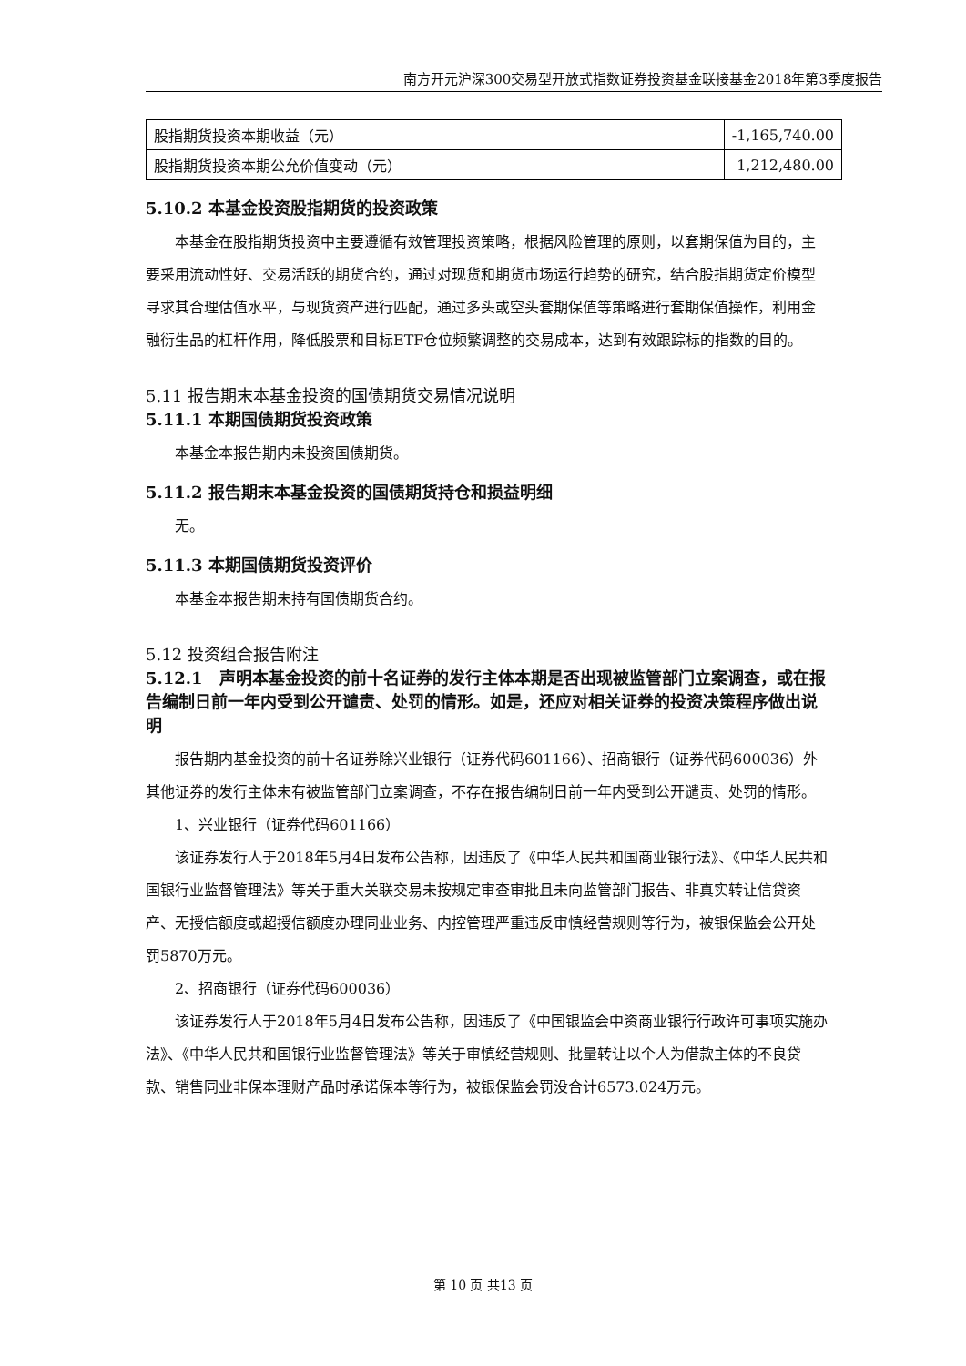南方开元沪深300交易型开放式指数证券投资基金联接基金2018年第3季度报告
| 股指期货投资本期收益（元） | -1,165,740.00 |
| 股指期货投资本期公允价值变动（元） | 1,212,480.00 |
5.10.2 本基金投资股指期货的投资政策
本基金在股指期货投资中主要遵循有效管理投资策略，根据风险管理的原则，以套期保值为目的，主要采用流动性好、交易活跃的期货合约，通过对现货和期货市场运行趋势的研究，结合股指期货定价模型寻求其合理估值水平，与现货资产进行匹配，通过多头或空头套期保值等策略进行套期保值操作，利用金融衍生品的杠杆作用，降低股票和目标ETF仓位频繁调整的交易成本，达到有效跟踪标的指数的目的。
5.11 报告期末本基金投资的国债期货交易情况说明
5.11.1 本期国债期货投资政策
本基金本报告期内未投资国债期货。
5.11.2 报告期末本基金投资的国债期货持仓和损益明细
无。
5.11.3 本期国债期货投资评价
本基金本报告期未持有国债期货合约。
5.12 投资组合报告附注
5.12.1　声明本基金投资的前十名证券的发行主体本期是否出现被监管部门立案调查，或在报告编制日前一年内受到公开谴责、处罚的情形。如是，还应对相关证券的投资决策程序做出说明
报告期内基金投资的前十名证券除兴业银行（证券代码601166）、招商银行（证券代码600036）外其他证券的发行主体未有被监管部门立案调查，不存在报告编制日前一年内受到公开谴责、处罚的情形。
1、兴业银行（证券代码601166）
该证券发行人于2018年5月4日发布公告称，因违反了《中华人民共和国商业银行法》、《中华人民共和国银行业监督管理法》等关于重大关联交易未按规定审查审批且未向监管部门报告、非真实转让信贷资产、无授信额度或超授信额度办理同业业务、内控管理严重违反审慎经营规则等行为，被银保监会公开处罚5870万元。
2、招商银行（证券代码600036）
该证券发行人于2018年5月4日发布公告称，因违反了《中国银监会中资商业银行行政许可事项实施办法》、《中华人民共和国银行业监督管理法》等关于审慎经营规则、批量转让以个人为借款主体的不良贷款、销售同业非保本理财产品时承诺保本等行为，被银保监会罚没合计6573.024万元。
第 10 页 共13 页